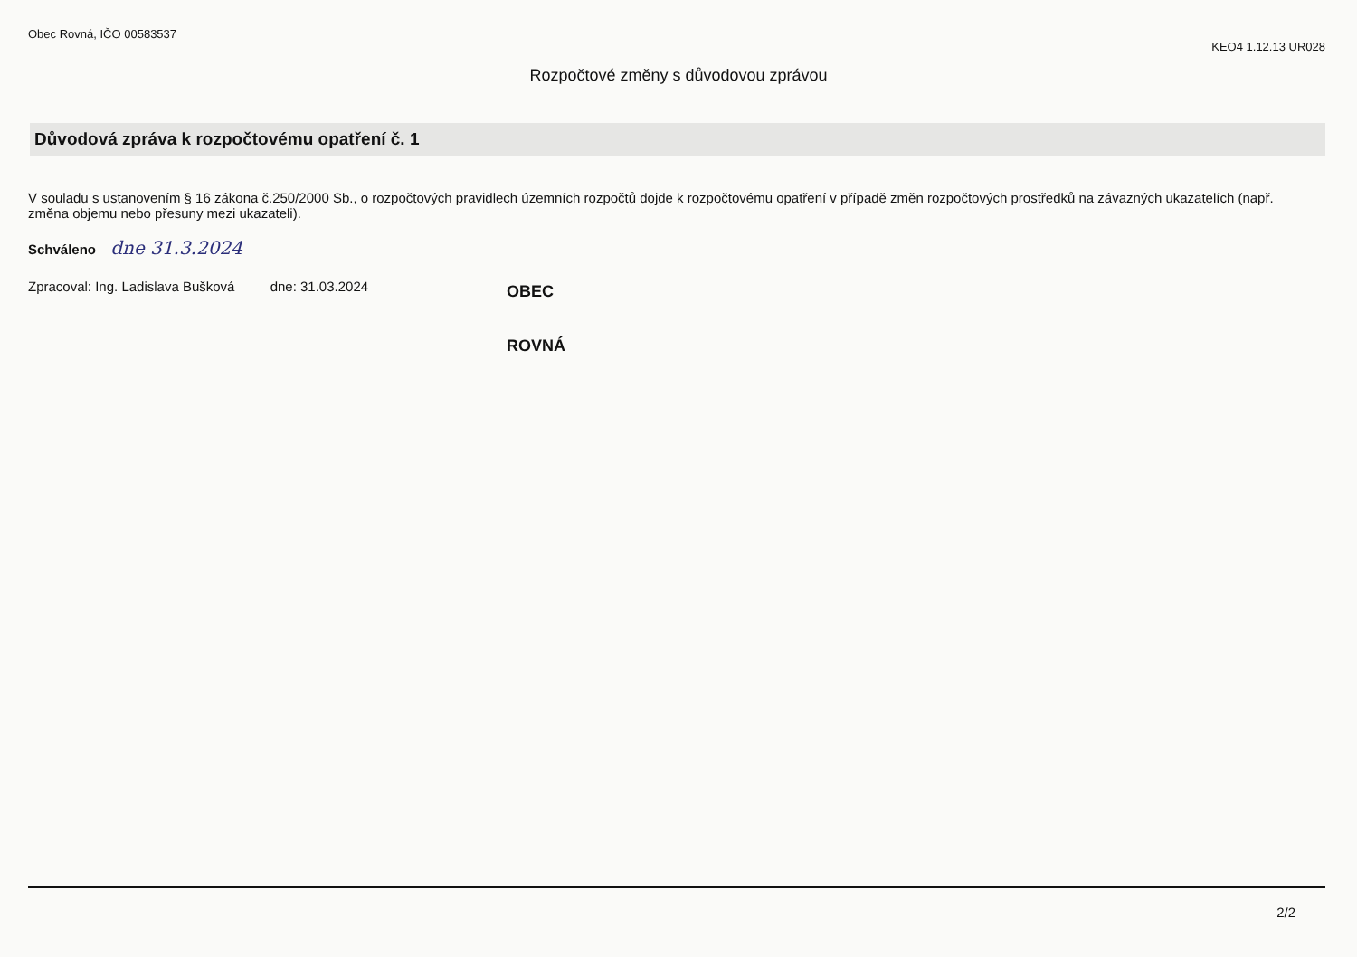Obec Rovná, IČO 00583537
KEO4 1.12.13 UR028
Rozpočtové změny s důvodovou zprávou
Důvodová zpráva k rozpočtovému opatření č. 1
V souladu s ustanovením § 16 zákona č.250/2000 Sb., o rozpočtových pravidlech územních rozpočtů dojde k rozpočtovému opatření v případě změn rozpočtových prostředků na závazných ukazatelích (např. změna objemu nebo přesuny mezi ukazateli).
Schváleno dne 31.3.2024
Zpracoval: Ing. Ladislava Bušková dne: 31.03.2024
OBEC
ROVNÁ
2/2